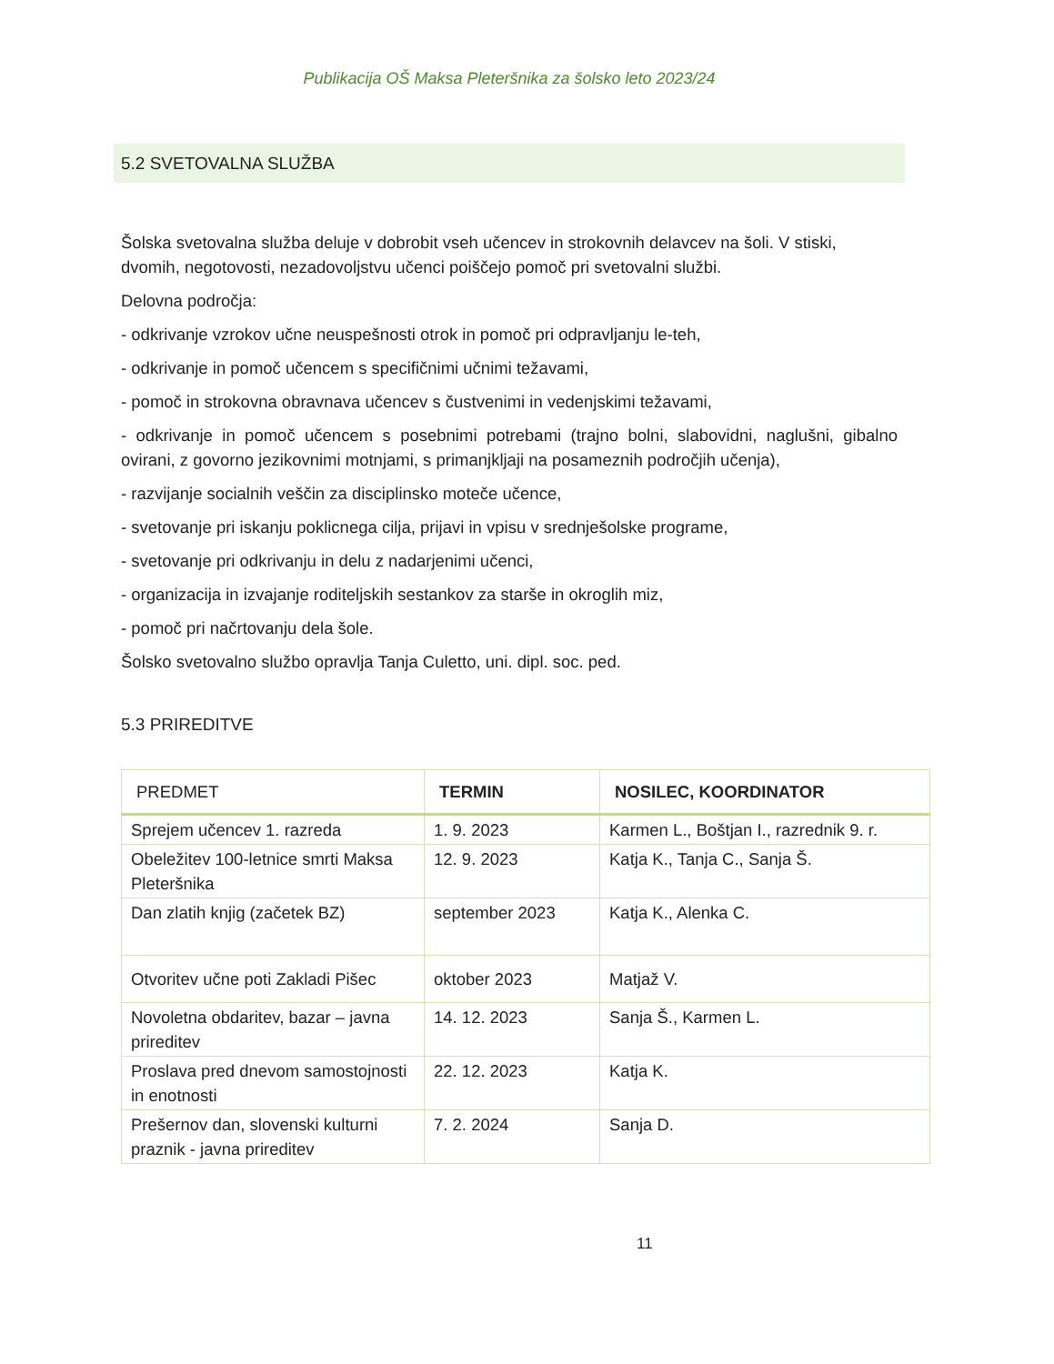Publikacija OŠ Maksa Pleteršnika za šolsko leto 2023/24
5.2 SVETOVALNA SLUŽBA
Šolska svetovalna služba deluje v dobrobit vseh učencev in strokovnih delavcev na šoli. V stiski, dvomih, negotovosti, nezadovoljstvu učenci poiščejo pomoč pri svetovalni službi.
Delovna področja:
- odkrivanje vzrokov učne neuspešnosti otrok in pomoč pri odpravljanju le-teh,
- odkrivanje in pomoč učencem s specifičnimi učnimi težavami,
- pomoč in strokovna obravnava učencev s čustvenimi in vedenjskimi težavami,
- odkrivanje in pomoč učencem s posebnimi potrebami (trajno bolni, slabovidni, naglušni, gibalno ovirani, z govorno jezikovnimi motnjami, s primanjkljaji na posameznih področjih učenja),
- razvijanje socialnih veščin za disciplinsko moteče učence,
- svetovanje pri iskanju poklicnega cilja, prijavi in vpisu v srednješolske programe,
- svetovanje pri odkrivanju in delu z nadarjenimi učenci,
- organizacija in izvajanje roditeljskih sestankov za starše in okroglih miz,
- pomoč pri načrtovanju dela šole.
Šolsko svetovalno službo opravlja Tanja Culetto, uni. dipl. soc. ped.
5.3 PRIREDITVE
| PREDMET | TERMIN | NOSILEC, KOORDINATOR |
| --- | --- | --- |
| Sprejem učencev 1. razreda | 1. 9. 2023 | Karmen L., Boštjan I., razrednik 9. r. |
| Obeležitev 100-letnice smrti Maksa Pleteršnika | 12. 9. 2023 | Katja K., Tanja C., Sanja Š. |
| Dan zlatih knjig (začetek BZ) | september 2023 | Katja K., Alenka C. |
| Otvoritev učne poti Zakladi Pišec | oktober 2023 | Matjaž V. |
| Novoletna obdaritev, bazar – javna prireditev | 14. 12. 2023 | Sanja Š., Karmen L. |
| Proslava pred dnevom samostojnosti in enotnosti | 22. 12. 2023 | Katja K. |
| Prešernov dan, slovenski kulturni praznik - javna prireditev | 7. 2. 2024 | Sanja D. |
11